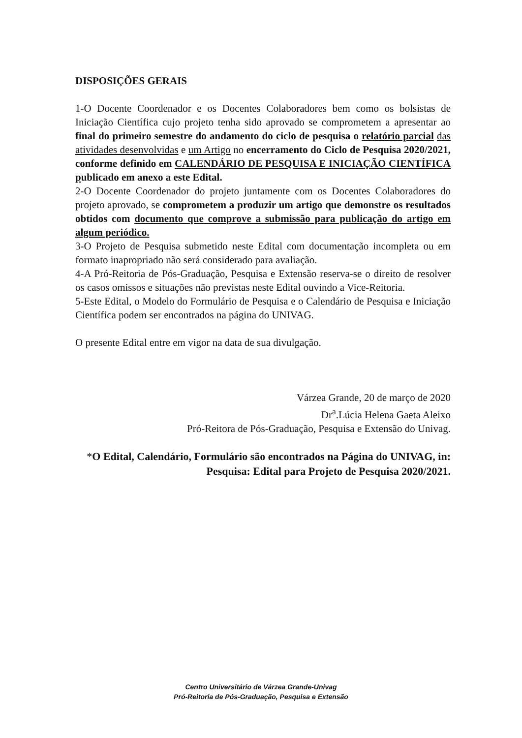DISPOSIÇÕES GERAIS
1-O Docente Coordenador e os Docentes Colaboradores bem como os bolsistas de Iniciação Científica cujo projeto tenha sido aprovado se comprometem a apresentar ao final do primeiro semestre do andamento do ciclo de pesquisa o relatório parcial das atividades desenvolvidas e um Artigo no encerramento do Ciclo de Pesquisa 2020/2021, conforme definido em CALENDÁRIO DE PESQUISA E INICIAÇÃO CIENTÍFICA publicado em anexo a este Edital.
2-O Docente Coordenador do projeto juntamente com os Docentes Colaboradores do projeto aprovado, se comprometem a produzir um artigo que demonstre os resultados obtidos com documento que comprove a submissão para publicação do artigo em algum periódico.
3-O Projeto de Pesquisa submetido neste Edital com documentação incompleta ou em formato inapropriado não será considerado para avaliação.
4-A Pró-Reitoria de Pós-Graduação, Pesquisa e Extensão reserva-se o direito de resolver os casos omissos e situações não previstas neste Edital ouvindo a Vice-Reitoria.
5-Este Edital, o Modelo do Formulário de Pesquisa e o Calendário de Pesquisa e Iniciação Científica podem ser encontrados na página do UNIVAG.
O presente Edital entre em vigor na data de sua divulgação.
Várzea Grande, 20 de março de 2020
Dr<sup>a</sup>.Lúcia Helena Gaeta Aleixo
Pró-Reitora de Pós-Graduação, Pesquisa e Extensão do Univag.
*O Edital, Calendário, Formulário são encontrados na Página do UNIVAG, in: Pesquisa: Edital para Projeto de Pesquisa 2020/2021.
Centro Universitário de Várzea Grande-Univag
Pró-Reitoria de Pós-Graduação, Pesquisa e Extensão